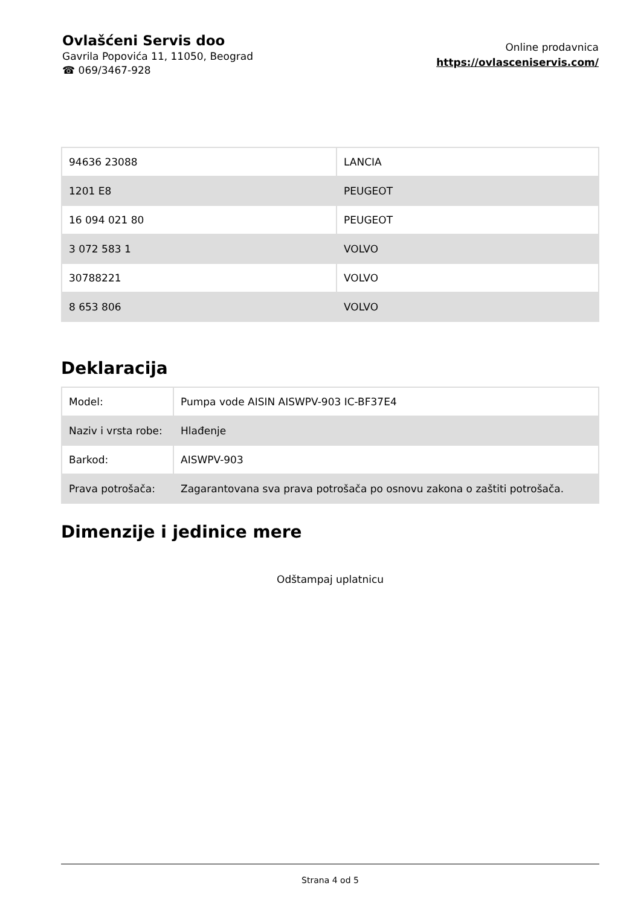Ovlašćeni Servis doo
Gavrila Popovića 11, 11050, Beograd
☎ 069/3467-928
Online prodavnica
https://ovlasceniservis.com/
| 94636 23088 | LANCIA |
| 1201 E8 | PEUGEOT |
| 16 094 021 80 | PEUGEOT |
| 3 072 583 1 | VOLVO |
| 30788221 | VOLVO |
| 8 653 806 | VOLVO |
Deklaracija
| Model: | Pumpa vode AISIN AISWPV-903 IC-BF37E4 |
| Naziv i vrsta robe: | Hlađenje |
| Barkod: | AISWPV-903 |
| Prava potrošača: | Zagarantovana sva prava potrošača po osnovu zakona o zaštiti potrošača. |
Dimenzije i jedinice mere
Odštampaj uplatnicu
Strana 4 od 5